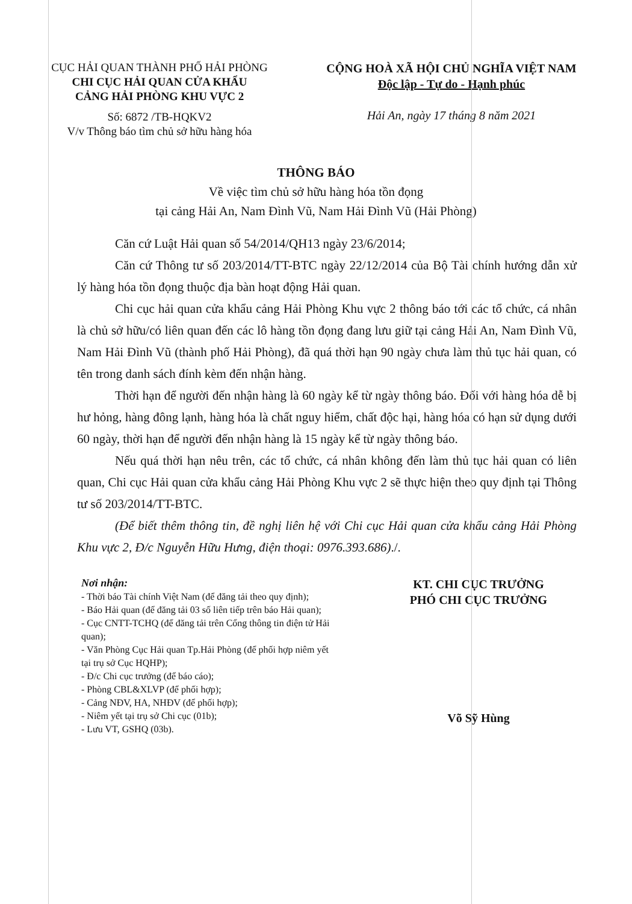CỤC HẢI QUAN THÀNH PHỐ HẢI PHÒNG
CHI CỤC HẢI QUAN CỬA KHẨU
CẢNG HẢI PHÒNG KHU VỰC 2
Số: 6872 /TB-HQKV2
V/v Thông báo tìm chủ sở hữu hàng hóa
CỘNG HOÀ XÃ HỘI CHỦ NGHĨA VIỆT NAM
Độc lập - Tự do - Hạnh phúc
Hải An, ngày 17 tháng 8 năm 2021
THÔNG BÁO
Về việc tìm chủ sở hữu hàng hóa tồn đọng
tại cảng Hải An, Nam Đình Vũ, Nam Hải Đình Vũ (Hải Phòng)
Căn cứ Luật Hải quan số 54/2014/QH13 ngày 23/6/2014;
Căn cứ Thông tư số 203/2014/TT-BTC ngày 22/12/2014 của Bộ Tài chính hướng dẫn xử lý hàng hóa tồn đọng thuộc địa bàn hoạt động Hải quan.
Chi cục hải quan cửa khẩu cảng Hải Phòng Khu vực 2 thông báo tới các tổ chức, cá nhân là chủ sở hữu/có liên quan đến các lô hàng tồn đọng đang lưu giữ tại cảng Hải An, Nam Đình Vũ, Nam Hải Đình Vũ (thành phố Hải Phòng), đã quá thời hạn 90 ngày chưa làm thủ tục hải quan, có tên trong danh sách đính kèm đến nhận hàng.
Thời hạn để người đến nhận hàng là 60 ngày kể từ ngày thông báo. Đối với hàng hóa dễ bị hư hỏng, hàng đông lạnh, hàng hóa là chất nguy hiểm, chất độc hại, hàng hóa có hạn sử dụng dưới 60 ngày, thời hạn để người đến nhận hàng là 15 ngày kể từ ngày thông báo.
Nếu quá thời hạn nêu trên, các tổ chức, cá nhân không đến làm thủ tục hải quan có liên quan, Chi cục Hải quan cửa khẩu cảng Hải Phòng Khu vực 2 sẽ thực hiện theo quy định tại Thông tư số 203/2014/TT-BTC.
(Để biết thêm thông tin, đề nghị liên hệ với Chi cục Hải quan cửa khẩu cảng Hải Phòng Khu vực 2, Đ/c Nguyễn Hữu Hưng, điện thoại: 0976.393.686)./.
Nơi nhận:
- Thời báo Tài chính Việt Nam (để đăng tải theo quy định);
- Báo Hải quan (để đăng tải 03 số liên tiếp trên báo Hải quan);
- Cục CNTT-TCHQ (để đăng tải trên Cổng thông tin điện tử Hải quan);
- Văn Phòng Cục Hải quan Tp.Hải Phòng (để phối hợp niêm yết tại trụ sở Cục HQHP);
- Đ/c Chi cục trưởng (để báo cáo);
- Phòng CBL&XLVP (để phối hợp);
- Cảng NĐV, HA, NHĐV (để phối hợp);
- Niêm yết tại trụ sở Chi cục (01b);
- Lưu VT, GSHQ (03b).
KT. CHI CỤC TRƯỞNG
PHÓ CHI CỤC TRƯỞNG
Võ Sỹ Hùng